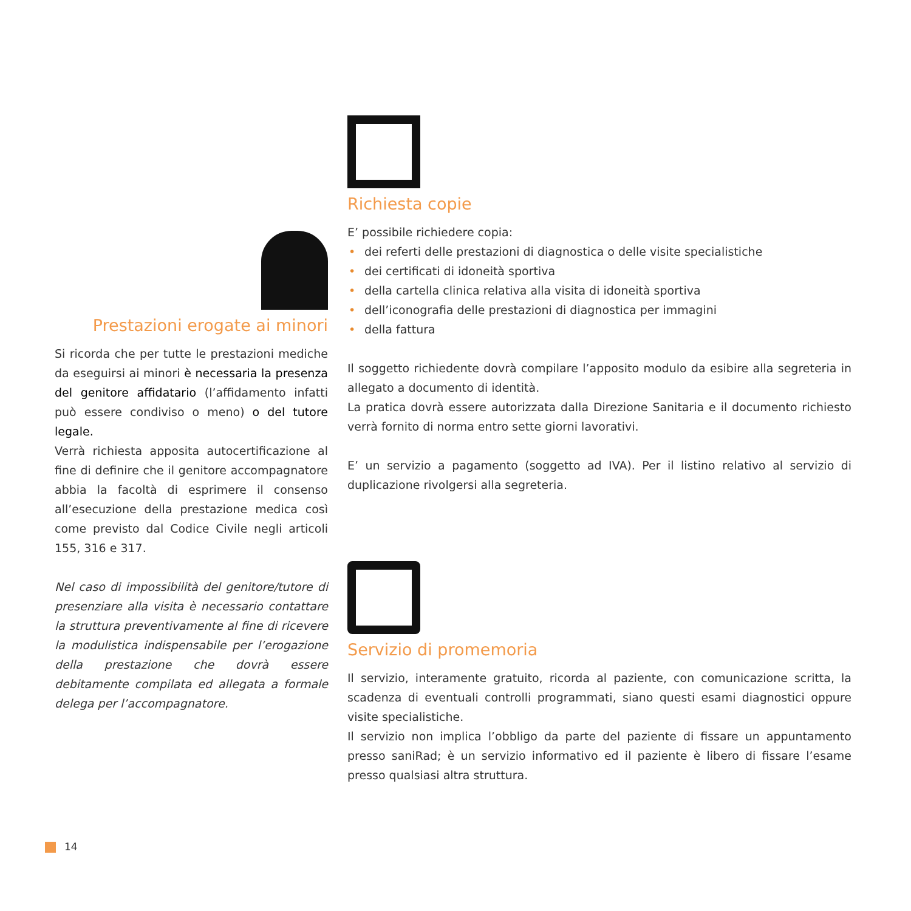Prestazioni erogate ai minori
Si ricorda che per tutte le prestazioni mediche da eseguirsi ai minori è necessaria la presenza del genitore affidatario (l’affidamento infatti può essere condiviso o meno) o del tutore legale.
Verrà richiesta apposita autocertificazione al fine di definire che il genitore accompagnatore abbia la facoltà di esprimere il consenso all’esecuzione della prestazione medica così come previsto dal Codice Civile negli articoli 155, 316 e 317.
Nel caso di impossibilità del genitore/tutore di presenziare alla visita è necessario contattare la struttura preventivamente al fine di ricevere la modulistica indispensabile per l’erogazione della prestazione che dovrà essere debitamente compilata ed allegata a formale delega per l’accompagnatore.
Richiesta copie
E’ possibile richiedere copia:
• dei referti delle prestazioni di diagnostica o delle visite specialistiche
• dei certificati di idoneità sportiva
• della cartella clinica relativa alla visita di idoneità sportiva
• dell’iconografia delle prestazioni di diagnostica per immagini
• della fattura
Il soggetto richiedente dovrà compilare l’apposito modulo da esibire alla segreteria in allegato a documento di identità.
La pratica dovrà essere autorizzata dalla Direzione Sanitaria e il documento richiesto verrà fornito di norma entro sette giorni lavorativi.
E’ un servizio a pagamento (soggetto ad IVA). Per il listino relativo al servizio di duplicazione rivolgersi alla segreteria.
Servizio di promemoria
Il servizio, interamente gratuito, ricorda al paziente, con comunicazione scritta, la scadenza di eventuali controlli programmati, siano questi esami diagnostici oppure visite specialistiche.
Il servizio non implica l’obbligo da parte del paziente di fissare un appuntamento presso saniRad; è un servizio informativo ed il paziente è libero di fissare l’esame presso qualsiasi altra struttura.
14